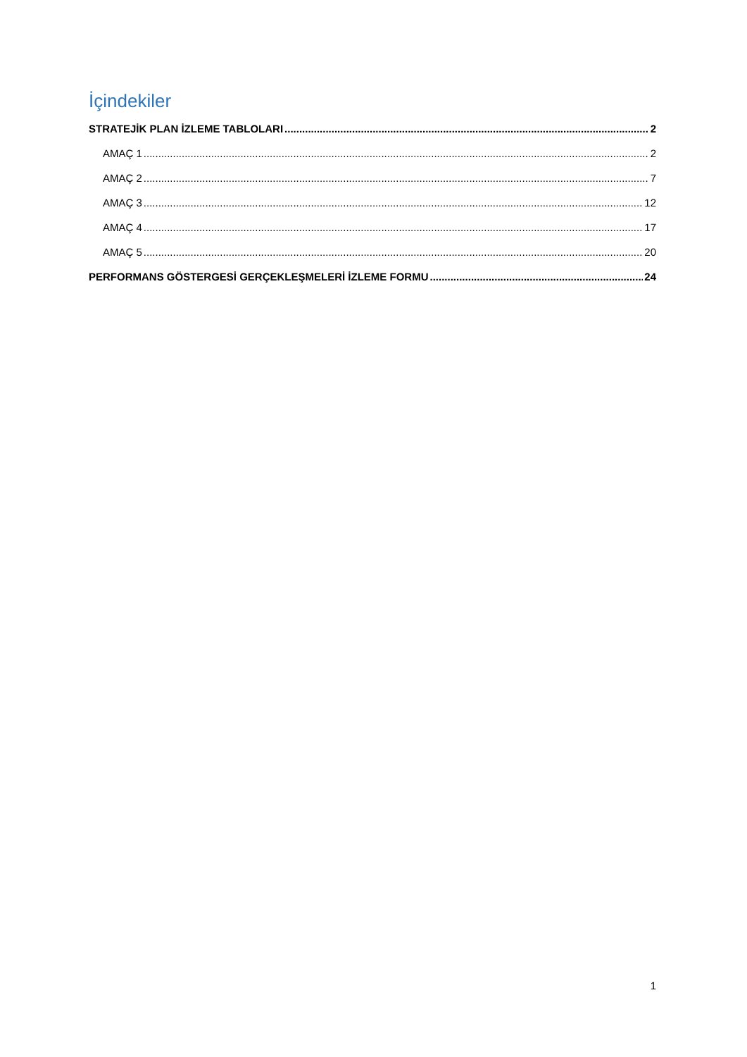İçindekiler
STRATEJİK PLAN İZLEME TABLOLARI 2
AMAÇ 1 2
AMAÇ 2 7
AMAÇ 3 12
AMAÇ 4 17
AMAÇ 5 20
PERFORMANS GÖSTERGESİ GERÇEKLEŞMELERİ İZLEME FORMU 24
1